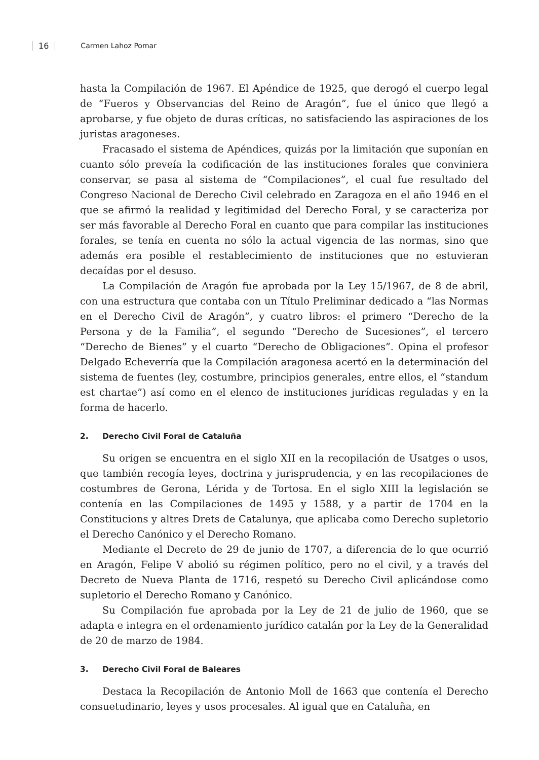16 Carmen Lahoz Pomar
hasta la Compilación de 1967. El Apéndice de 1925, que derogó el cuerpo legal de “Fueros y Observancias del Reino de Aragón”, fue el único que llegó a aprobarse, y fue objeto de duras críticas, no satisfaciendo las aspiraciones de los juristas aragoneses.
Fracasado el sistema de Apéndices, quizás por la limitación que suponían en cuanto sólo preveía la codificación de las instituciones forales que conviniera conservar, se pasa al sistema de “Compilaciones”, el cual fue resultado del Congreso Nacional de Derecho Civil celebrado en Zaragoza en el año 1946 en el que se afirmó la realidad y legitimidad del Derecho Foral, y se caracteriza por ser más favorable al Derecho Foral en cuanto que para compilar las instituciones forales, se tenía en cuenta no sólo la actual vigencia de las normas, sino que además era posible el restablecimiento de instituciones que no estuvieran decaídas por el desuso.
La Compilación de Aragón fue aprobada por la Ley 15/1967, de 8 de abril, con una estructura que contaba con un Título Preliminar dedicado a “las Normas en el Derecho Civil de Aragón”, y cuatro libros: el primero “Derecho de la Persona y de la Familia”, el segundo “Derecho de Sucesiones”, el tercero “Derecho de Bienes” y el cuarto “Derecho de Obligaciones”. Opina el profesor Delgado Echeverría que la Compilación aragonesa acertó en la determinación del sistema de fuentes (ley, costumbre, principios generales, entre ellos, el “standum est chartae”) así como en el elenco de instituciones jurídicas reguladas y en la forma de hacerlo.
2. Derecho Civil Foral de Cataluña
Su origen se encuentra en el siglo XII en la recopilación de Usatges o usos, que también recogía leyes, doctrina y jurisprudencia, y en las recopilaciones de costumbres de Gerona, Lérida y de Tortosa. En el siglo XIII la legislación se contenía en las Compilaciones de 1495 y 1588, y a partir de 1704 en la Constitucions y altres Drets de Catalunya, que aplicaba como Derecho supletorio el Derecho Canónico y el Derecho Romano.
Mediante el Decreto de 29 de junio de 1707, a diferencia de lo que ocurrió en Aragón, Felipe V abolió su régimen político, pero no el civil, y a través del Decreto de Nueva Planta de 1716, respetó su Derecho Civil aplicándose como supletorio el Derecho Romano y Canónico.
Su Compilación fue aprobada por la Ley de 21 de julio de 1960, que se adapta e integra en el ordenamiento jurídico catalán por la Ley de la Generalidad de 20 de marzo de 1984.
3. Derecho Civil Foral de Baleares
Destaca la Recopilación de Antonio Moll de 1663 que contenía el Derecho consuetudinario, leyes y usos procesales. Al igual que en Cataluña, en